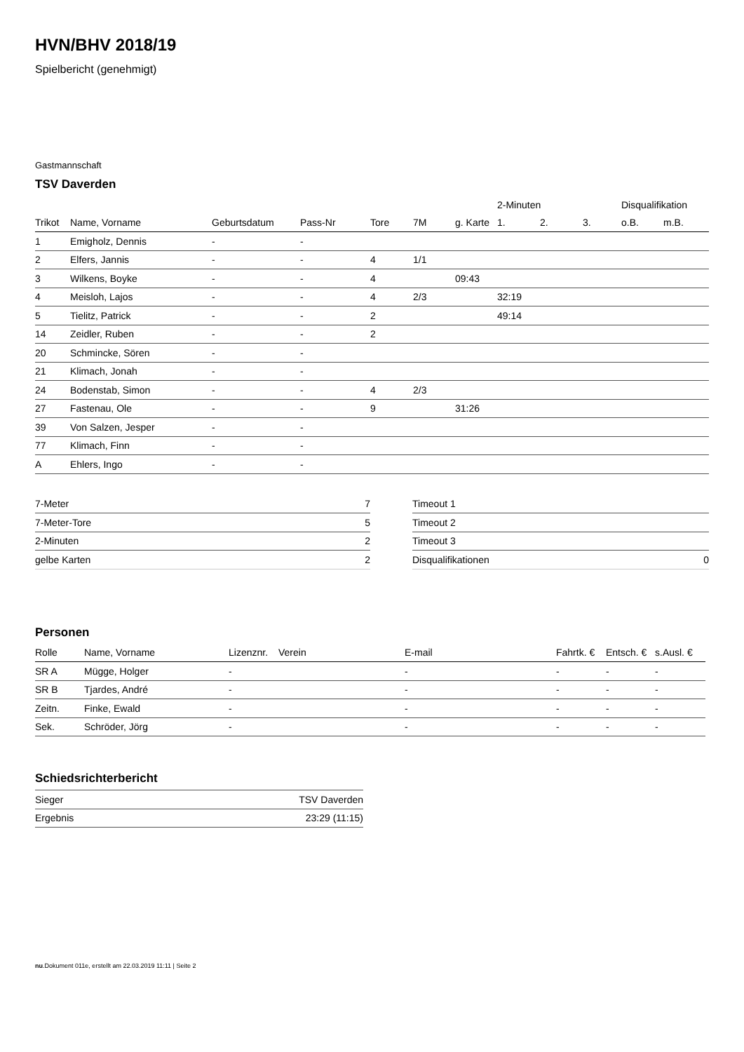HVN/BHV 2018/19
Spielbericht (genehmigt)
Gastmannschaft
TSV Daverden
| | | | | | | | 2-Minuten | | | Disqualifikation | |
| --- | --- | --- | --- | --- | --- | --- | --- | --- | --- | --- | --- |
| Trikot | Name, Vorname | Geburtsdatum | Pass-Nr | Tore | 7M | g. Karte | 1. | 2. | 3. | o.B. | m.B. |
| 1 | Emigholz, Dennis | - | - | | | | | | | | |
| 2 | Elfers, Jannis | - | - | 4 | 1/1 | | | | | | |
| 3 | Wilkens, Boyke | - | - | 4 | | 09:43 | | | | | |
| 4 | Meisloh, Lajos | - | - | 4 | 2/3 | | 32:19 | | | | |
| 5 | Tielitz, Patrick | - | - | 2 | | | 49:14 | | | | |
| 14 | Zeidler, Ruben | - | - | 2 | | | | | | | |
| 20 | Schmincke, Sören | - | - | | | | | | | | |
| 21 | Klimach, Jonah | - | - | | | | | | | | |
| 24 | Bodenstab, Simon | - | - | 4 | 2/3 | | | | | | |
| 27 | Fastenau, Ole | - | - | 9 | | 31:26 | | | | | |
| 39 | Von Salzen, Jesper | - | - | | | | | | | | |
| 77 | Klimach, Finn | - | - | | | | | | | | |
| A | Ehlers, Ingo | - | - | | | | | | | | |
| 7-Meter | 7 |
| 7-Meter-Tore | 5 |
| 2-Minuten | 2 |
| gelbe Karten | 2 |
| Timeout 1 | |
| Timeout 2 | |
| Timeout 3 | |
| Disqualifikationen | 0 |
Personen
| Rolle | Name, Vorname | Lizenznr. | Verein | E-mail | Fahrtk. € | Entsch. € | s.Ausl. € |
| --- | --- | --- | --- | --- | --- | --- | --- |
| SR A | Mügge, Holger | - | | - | - | - | - |
| SR B | Tjardes, André | - | | - | - | - | - |
| Zeitn. | Finke, Ewald | - | | - | - | - | - |
| Sek. | Schröder, Jörg | - | | - | - | - | - |
Schiedsrichterbericht
| Sieger | TSV Daverden |
| Ergebnis | 23:29 (11:15) |
nu.Dokument 011e, erstellt am 22.03.2019 11:11 | Seite 2